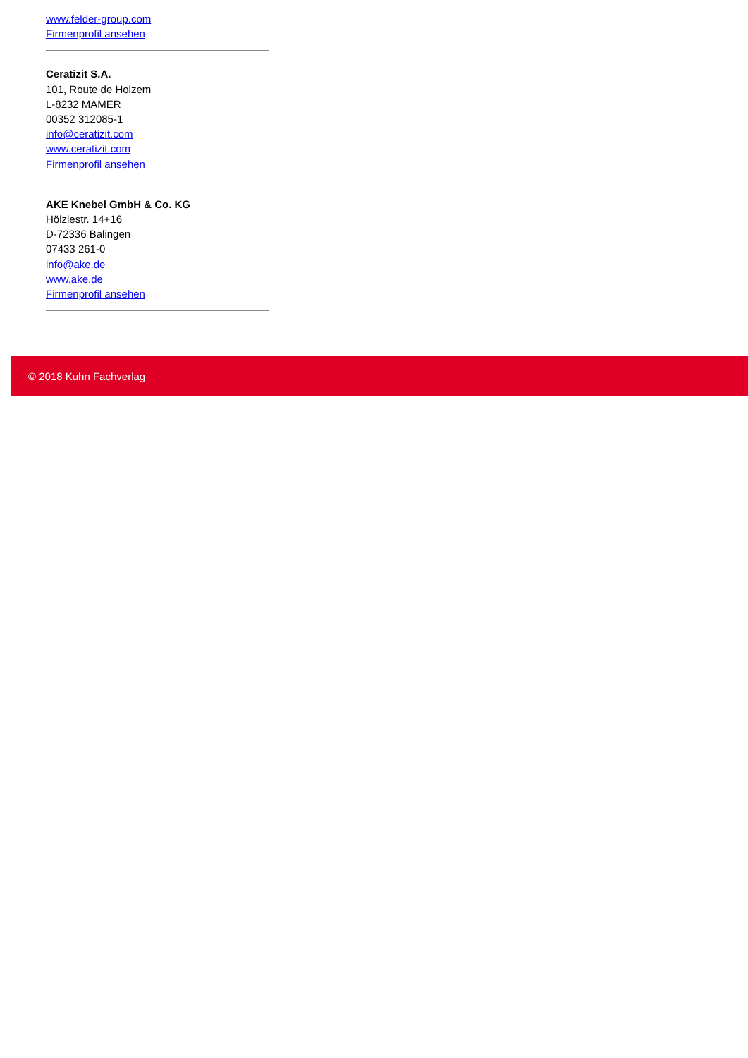www.felder-group.com
Firmenprofil ansehen
Ceratizit S.A.
101, Route de Holzem
L-8232 MAMER
00352 312085-1
info@ceratizit.com
www.ceratizit.com
Firmenprofil ansehen
AKE Knebel GmbH & Co. KG
Hölzlestr. 14+16
D-72336 Balingen
07433 261-0
info@ake.de
www.ake.de
Firmenprofil ansehen
© 2018 Kuhn Fachverlag